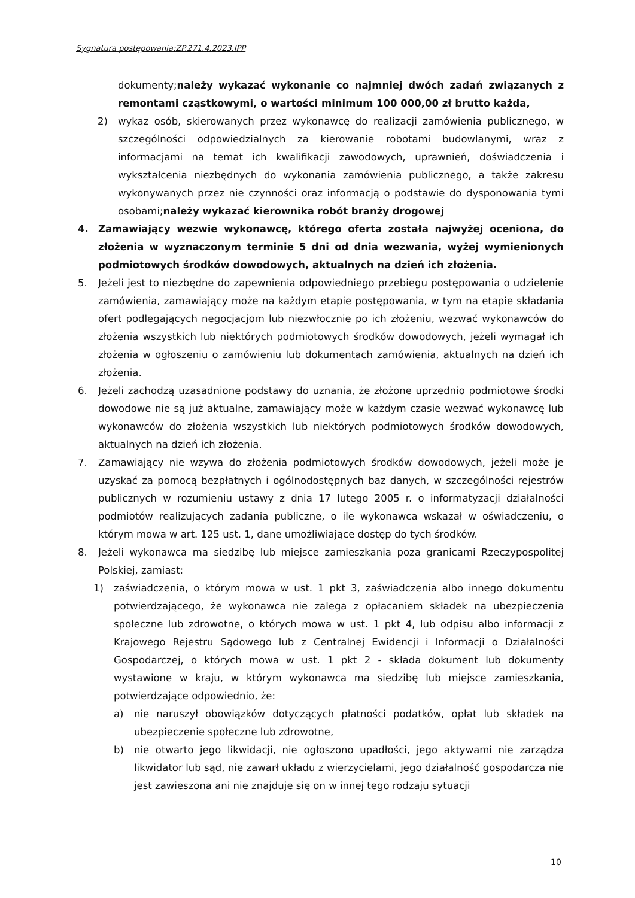Sygnatura postępowania:ZP.271.4.2023.IPP
dokumenty;należy wykazać wykonanie co najmniej dwóch zadań związanych z remontami cząstkowymi, o wartości minimum 100 000,00 zł brutto każda,
2) wykaz osób, skierowanych przez wykonawcę do realizacji zamówienia publicznego, w szczególności odpowiedzialnych za kierowanie robotami budowlanymi, wraz z informacjami na temat ich kwalifikacji zawodowych, uprawnień, doświadczenia i wykształcenia niezbędnych do wykonania zamówienia publicznego, a także zakresu wykonywanych przez nie czynności oraz informacją o podstawie do dysponowania tymi osobami;należy wykazać kierownika robót branży drogowej
4. Zamawiający wezwie wykonawcę, którego oferta została najwyżej oceniona, do złożenia w wyznaczonym terminie 5 dni od dnia wezwania, wyżej wymienionych podmiotowych środków dowodowych, aktualnych na dzień ich złożenia.
5. Jeżeli jest to niezbędne do zapewnienia odpowiedniego przebiegu postępowania o udzielenie zamówienia, zamawiający może na każdym etapie postępowania, w tym na etapie składania ofert podlegających negocjacjom lub niezwłocznie po ich złożeniu, wezwać wykonawców do złożenia wszystkich lub niektórych podmiotowych środków dowodowych, jeżeli wymagał ich złożenia w ogłoszeniu o zamówieniu lub dokumentach zamówienia, aktualnych na dzień ich złożenia.
6. Jeżeli zachodzą uzasadnione podstawy do uznania, że złożone uprzednio podmiotowe środki dowodowe nie są już aktualne, zamawiający może w każdym czasie wezwać wykonawcę lub wykonawców do złożenia wszystkich lub niektórych podmiotowych środków dowodowych, aktualnych na dzień ich złożenia.
7. Zamawiający nie wzywa do złożenia podmiotowych środków dowodowych, jeżeli może je uzyskać za pomocą bezpłatnych i ogólnodostępnych baz danych, w szczególności rejestrów publicznych w rozumieniu ustawy z dnia 17 lutego 2005 r. o informatyzacji działalności podmiotów realizujących zadania publiczne, o ile wykonawca wskazał w oświadczeniu, o którym mowa w art. 125 ust. 1, dane umożliwiające dostęp do tych środków.
8. Jeżeli wykonawca ma siedzibę lub miejsce zamieszkania poza granicami Rzeczypospolitej Polskiej, zamiast:
1) zaświadczenia, o którym mowa w ust. 1 pkt 3, zaświadczenia albo innego dokumentu potwierdzającego, że wykonawca nie zalega z opłacaniem składek na ubezpieczenia społeczne lub zdrowotne, o których mowa w ust. 1 pkt 4, lub odpisu albo informacji z Krajowego Rejestru Sądowego lub z Centralnej Ewidencji i Informacji o Działalności Gospodarczej, o których mowa w ust. 1 pkt 2 - składa dokument lub dokumenty wystawione w kraju, w którym wykonawca ma siedzibę lub miejsce zamieszkania, potwierdzające odpowiednio, że:
a) nie naruszył obowiązków dotyczących płatności podatków, opłat lub składek na ubezpieczenie społeczne lub zdrowotne,
b) nie otwarto jego likwidacji, nie ogłoszono upadłości, jego aktywami nie zarządza likwidator lub sąd, nie zawarł układu z wierzycielami, jego działalność gospodarcza nie jest zawieszona ani nie znajduje się on w innej tego rodzaju sytuacji
10